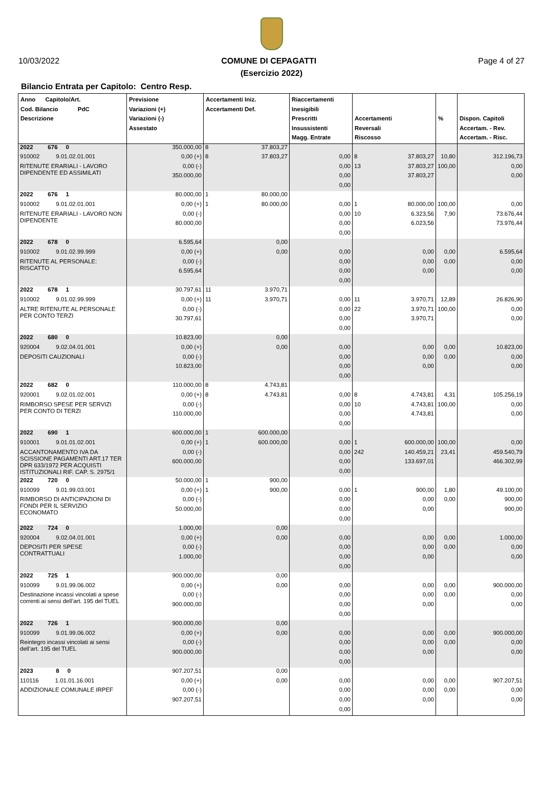10/03/2022 COMUNE DI CEPAGATTI Page 4 of 27
(Esercizio 2022)
Bilancio Entrata per Capitolo: Centro Resp.
| Anno Capitolo/Art. Cod. Bilancio PdC Descrizione | Previsione Variazioni (+) Variazioni (-) Assestato | Accertamenti Iniz. Accertamenti Def. | | Riaccertamenti Inesigibili Prescritti Insussistenti Magg. Entrate | Accertamenti Reversali Riscosso | | % | Dispon. Capitoli Accertam. - Rev. Accertam. - Risc. |
| --- | --- | --- | --- | --- | --- | --- | --- | --- |
| 2022 676 0 | 350.000,00 | 8 | 37.803,27 | | | | | |
| 910002 9.01.02.01.001 | 0,00 (+) | 8 | 37.803,27 | 0,00 | 8 | 37.803,27 | 10,80 | 312.196,73 |
| RITENUTE ERARIALI - LAVORO DIPENDENTE ED ASSIMILATI | 0,00 (-) | | | 0,00 | 13 | 37.803,27 | 100,00 | 0,00 |
| | 350.000,00 | | | 0,00 | | 37.803,27 | | 0,00 |
| | | | | 0,00 | | | | |
| 2022 676 1 | 80.000,00 | 1 | 80.000,00 | | | | | |
| 910002 9.01.02.01.001 | 0,00 (+) | 1 | 80.000,00 | 0,00 | 1 | 80.000,00 | 100,00 | 0,00 |
| RITENUTE ERARIALI - LAVORO NON DIPENDENTE | 0,00 (-) | | | 0,00 | 10 | 6.323,56 | 7,90 | 73.676,44 |
| | 80.000,00 | | | 0,00 | | 6.023,56 | | 73.976,44 |
| | | | | 0,00 | | | | |
| 2022 678 0 | 6.595,64 | | 0,00 | | | | | |
| 910002 9.01.02.99.999 | 0,00 (+) | | 0,00 | 0,00 | | 0,00 | 0,00 | 6.595,64 |
| RITENUTE AL PERSONALE: RISCATTO | 0,00 (-) | | | 0,00 | | 0,00 | 0,00 | 0,00 |
| | 6.595,64 | | | 0,00 | | 0,00 | | 0,00 |
| | | | | 0,00 | | | | |
| 2022 678 1 | 30.797,61 | 11 | 3.970,71 | | | | | |
| 910002 9.01.02.99.999 | 0,00 (+) | 11 | 3.970,71 | 0,00 | 11 | 3.970,71 | 12,89 | 26.826,90 |
| ALTRE RITENUTE AL PERSONALE PER CONTO TERZI | 0,00 (-) | | | 0,00 | 22 | 3.970,71 | 100,00 | 0,00 |
| | 30.797,61 | | | 0,00 | | 3.970,71 | | 0,00 |
| | | | | 0,00 | | | | |
| 2022 680 0 | 10.823,00 | | 0,00 | | | | | |
| 920004 9.02.04.01.001 | 0,00 (+) | | 0,00 | 0,00 | | 0,00 | 0,00 | 10.823,00 |
| DEPOSITI CAUZIONALI | 0,00 (-) | | | 0,00 | | 0,00 | 0,00 | 0,00 |
| | 10.823,00 | | | 0,00 | | 0,00 | | 0,00 |
| | | | | 0,00 | | | | |
| 2022 682 0 | 110.000,00 | 8 | 4.743,81 | | | | | |
| 920001 9.02.01.02.001 | 0,00 (+) | 8 | 4.743,81 | 0,00 | 8 | 4.743,81 | 4,31 | 105.256,19 |
| RIMBORSO SPESE PER SERVIZI PER CONTO DI TERZI | 0,00 (-) | | | 0,00 | 10 | 4.743,81 | 100,00 | 0,00 |
| | 110.000,00 | | | 0,00 | | 4.743,81 | | 0,00 |
| | | | | 0,00 | | | | |
| 2022 690 1 | 600.000,00 | 1 | 600.000,00 | | | | | |
| 910001 9.01.01.02.001 | 0,00 (+) | 1 | 600.000,00 | 0,00 | 1 | 600.000,00 | 100,00 | 0,00 |
| ACCANTONAMENTO IVA DA SCISSIONE PAGAMENTI ART.17 TER DPR 633/1972 PER ACQUISTI ISTITUZIONALI RIF. CAP. S. 2975/1 | 0,00 (-) | | | 0,00 | 242 | 140.459,21 | 23,41 | 459.540,79 |
| | 600.000,00 | | | 0,00 | | 133.697,01 | | 466.302,99 |
| | | | | 0,00 | | | | |
| 2022 720 0 | 50.000,00 | 1 | 900,00 | | | | | |
| 910099 9.01.99.03.001 | 0,00 (+) | 1 | 900,00 | 0,00 | 1 | 900,00 | 1,80 | 49.100,00 |
| RIMBORSO DI ANTICIPAZIONI DI FONDI PER IL SERVIZIO ECONOMATO | 0,00 (-) | | | 0,00 | | 0,00 | 0,00 | 900,00 |
| | 50.000,00 | | | 0,00 | | 0,00 | | 900,00 |
| | | | | 0,00 | | | | |
| 2022 724 0 | 1.000,00 | | 0,00 | | | | | |
| 920004 9.02.04.01.001 | 0,00 (+) | | 0,00 | 0,00 | | 0,00 | 0,00 | 1.000,00 |
| DEPOSITI PER SPESE CONTRATTUALI | 0,00 (-) | | | 0,00 | | 0,00 | 0,00 | 0,00 |
| | 1.000,00 | | | 0,00 | | 0,00 | | 0,00 |
| | | | | 0,00 | | | | |
| 2022 725 1 | 900.000,00 | | 0,00 | | | | | |
| 910099 9.01.99.06.002 | 0,00 (+) | | 0,00 | 0,00 | | 0,00 | 0,00 | 900.000,00 |
| Destinazione incassi vincolati a spese correnti ai sensi dell’art. 195 del TUEL | 0,00 (-) | | | 0,00 | | 0,00 | 0,00 | 0,00 |
| | 900.000,00 | | | 0,00 | | 0,00 | | 0,00 |
| | | | | 0,00 | | | | |
| 2022 726 1 | 900.000,00 | | 0,00 | | | | | |
| 910099 9.01.99.06.002 | 0,00 (+) | | 0,00 | 0,00 | | 0,00 | 0,00 | 900.000,00 |
| Reintegro incassi vincolati ai sensi dell’art. 195 del TUEL | 0,00 (-) | | | 0,00 | | 0,00 | 0,00 | 0,00 |
| | 900.000,00 | | | 0,00 | | 0,00 | | 0,00 |
| | | | | 0,00 | | | | |
| 2023 8 0 | 907.207,51 | | 0,00 | | | | | |
| 110116 1.01.01.16.001 | 0,00 (+) | | 0,00 | 0,00 | | 0,00 | 0,00 | 907.207,51 |
| ADDIZIONALE COMUNALE IRPEF | 0,00 (-) | | | 0,00 | | 0,00 | 0,00 | 0,00 |
| | 907.207,51 | | | 0,00 | | 0,00 | | 0,00 |
| | | | | 0,00 | | | | |